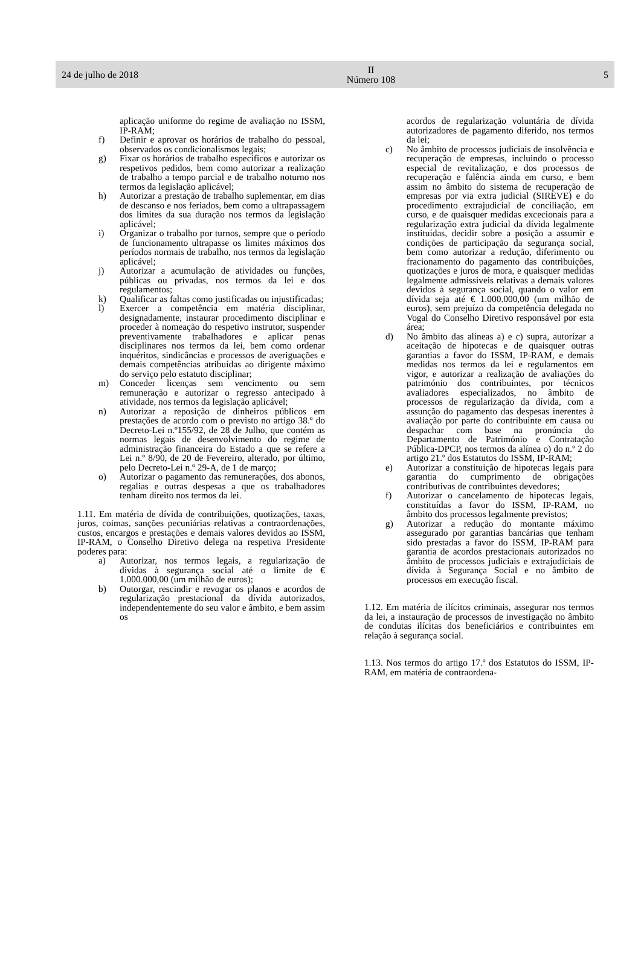24 de julho de 2018
II
Número 108
5
aplicação uniforme do regime de avaliação no ISSM, IP-RAM;
f) Definir e aprovar os horários de trabalho do pessoal, observados os condicionalismos legais;
g) Fixar os horários de trabalho específicos e autorizar os respetivos pedidos, bem como autorizar a realização de trabalho a tempo parcial e de trabalho noturno nos termos da legislação aplicável;
h) Autorizar a prestação de trabalho suplementar, em dias de descanso e nos feriados, bem como a ultrapassagem dos limites da sua duração nos termos da legislação aplicável;
i) Organizar o trabalho por turnos, sempre que o período de funcionamento ultrapasse os limites máximos dos períodos normais de trabalho, nos termos da legislação aplicável;
j) Autorizar a acumulação de atividades ou funções, públicas ou privadas, nos termos da lei e dos regulamentos;
k) Qualificar as faltas como justificadas ou injustificadas;
l) Exercer a competência em matéria disciplinar, designadamente, instaurar procedimento disciplinar e proceder à nomeação do respetivo instrutor, suspender preventivamente trabalhadores e aplicar penas disciplinares nos termos da lei, bem como ordenar inquéritos, sindicâncias e processos de averiguações e demais competências atribuídas ao dirigente máximo do serviço pelo estatuto disciplinar;
m) Conceder licenças sem vencimento ou sem remuneração e autorizar o regresso antecipado à atividade, nos termos da legislação aplicável;
n) Autorizar a reposição de dinheiros públicos em prestações de acordo com o previsto no artigo 38.º do Decreto-Lei n.º155/92, de 28 de Julho, que contém as normas legais de desenvolvimento do regime de administração financeira do Estado a que se refere a Lei n.º 8/90, de 20 de Fevereiro, alterado, por último, pelo Decreto-Lei n.º 29-A, de 1 de março;
o) Autorizar o pagamento das remunerações, dos abonos, regalias e outras despesas a que os trabalhadores tenham direito nos termos da lei.
1.11. Em matéria de dívida de contribuições, quotizações, taxas, juros, coimas, sanções pecuniárias relativas a contraordenações, custos, encargos e prestações e demais valores devidos ao ISSM, IP-RAM, o Conselho Diretivo delega na respetiva Presidente poderes para:
a) Autorizar, nos termos legais, a regularização de dívidas à segurança social até o limite de € 1.000.000,00 (um milhão de euros);
b) Outorgar, rescindir e revogar os planos e acordos de regularização prestacional da dívida autorizados, independentemente do seu valor e âmbito, e bem assim os
acordos de regularização voluntária de dívida autorizadores de pagamento diferido, nos termos da lei;
c) No âmbito de processos judiciais de insolvência e recuperação de empresas, incluindo o processo especial de revitalização, e dos processos de recuperação e falência ainda em curso, e bem assim no âmbito do sistema de recuperação de empresas por via extra judicial (SIREVE) e do procedimento extrajudicial de conciliação, em curso, e de quaisquer medidas excecionais para a regularização extra judicial da dívida legalmente instituídas, decidir sobre a posição a assumir e condições de participação da segurança social, bem como autorizar a redução, diferimento ou fracionamento do pagamento das contribuições, quotizações e juros de mora, e quaisquer medidas legalmente admissíveis relativas a demais valores devidos à segurança social, quando o valor em dívida seja até € 1.000.000,00 (um milhão de euros), sem prejuízo da competência delegada no Vogal do Conselho Diretivo responsável por esta área;
d) No âmbito das alíneas a) e c) supra, autorizar a aceitação de hipotecas e de quaisquer outras garantias a favor do ISSM, IP-RAM, e demais medidas nos termos da lei e regulamentos em vigor, e autorizar a realização de avaliações do património dos contribuintes, por técnicos avaliadores especializados, no âmbito de processos de regularização da dívida, com a assunção do pagamento das despesas inerentes à avaliação por parte do contribuinte em causa ou despachar com base na pronúncia do Departamento de Património e Contratação Pública-DPCP, nos termos da alínea o) do n.º 2 do artigo 21.º dos Estatutos do ISSM, IP-RAM;
e) Autorizar a constituição de hipotecas legais para garantia do cumprimento de obrigações contributivas de contribuintes devedores;
f) Autorizar o cancelamento de hipotecas legais, constituídas a favor do ISSM, IP-RAM, no âmbito dos processos legalmente previstos;
g) Autorizar a redução do montante máximo assegurado por garantias bancárias que tenham sido prestadas a favor do ISSM, IP-RAM para garantia de acordos prestacionais autorizados no âmbito de processos judiciais e extrajudiciais de dívida à Segurança Social e no âmbito de processos em execução fiscal.
1.12. Em matéria de ilícitos criminais, assegurar nos termos da lei, a instauração de processos de investigação no âmbito de condutas ilícitas dos beneficiários e contribuintes em relação à segurança social.
1.13. Nos termos do artigo 17.º dos Estatutos do ISSM, IP-RAM, em matéria de contraordena-